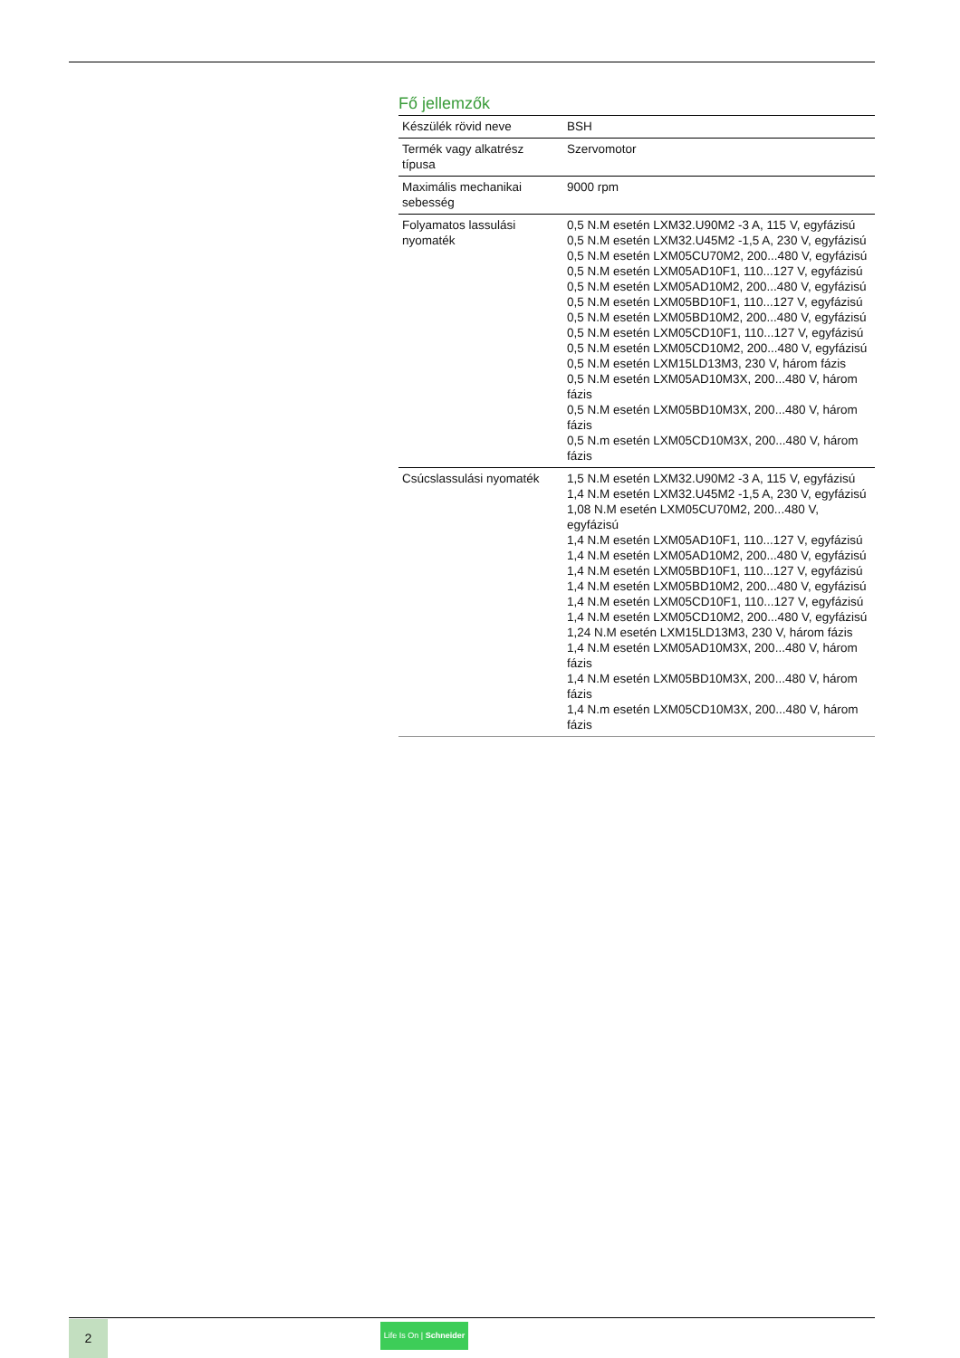Fő jellemzők
| Készülék rövid neve | BSH |
| Termék vagy alkatrész típusa | Szervomotor |
| Maximális mechanikai sebesség | 9000 rpm |
| Folyamatos lassulási nyomaték | 0,5 N.M esetén LXM32.U90M2 -3 A, 115 V, egyfázisú 0,5 N.M esetén LXM32.U45M2 -1,5 A, 230 V, egyfázisú 0,5 N.M esetén LXM05CU70M2, 200...480 V, egyfázisú 0,5 N.M esetén LXM05AD10F1, 110...127 V, egyfázisú 0,5 N.M esetén LXM05AD10M2, 200...480 V, egyfázisú 0,5 N.M esetén LXM05BD10F1, 110...127 V, egyfázisú 0,5 N.M esetén LXM05BD10M2, 200...480 V, egyfázisú 0,5 N.M esetén LXM05CD10F1, 110...127 V, egyfázisú 0,5 N.M esetén LXM05CD10M2, 200...480 V, egyfázisú 0,5 N.M esetén LXM15LD13M3, 230 V, három fázis 0,5 N.M esetén LXM05AD10M3X, 200...480 V, három fázis 0,5 N.M esetén LXM05BD10M3X, 200...480 V, három fázis 0,5 N.m esetén LXM05CD10M3X, 200...480 V, három fázis |
| Csúcslassulási nyomaték | 1,5 N.M esetén LXM32.U90M2 -3 A, 115 V, egyfázisú 1,4 N.M esetén LXM32.U45M2 -1,5 A, 230 V, egyfázisú 1,08 N.M esetén LXM05CU70M2, 200...480 V, egyfázisú 1,4 N.M esetén LXM05AD10F1, 110...127 V, egyfázisú 1,4 N.M esetén LXM05AD10M2, 200...480 V, egyfázisú 1,4 N.M esetén LXM05BD10F1, 110...127 V, egyfázisú 1,4 N.M esetén LXM05BD10M2, 200...480 V, egyfázisú 1,4 N.M esetén LXM05CD10F1, 110...127 V, egyfázisú 1,4 N.M esetén LXM05CD10M2, 200...480 V, egyfázisú 1,24 N.M esetén LXM15LD13M3, 230 V, három fázis 1,4 N.M esetén LXM05AD10M3X, 200...480 V, három fázis 1,4 N.M esetén LXM05BD10M3X, 200...480 V, három fázis 1,4 N.m esetén LXM05CD10M3X, 200...480 V, három fázis |
2
Life Is On | Schneider